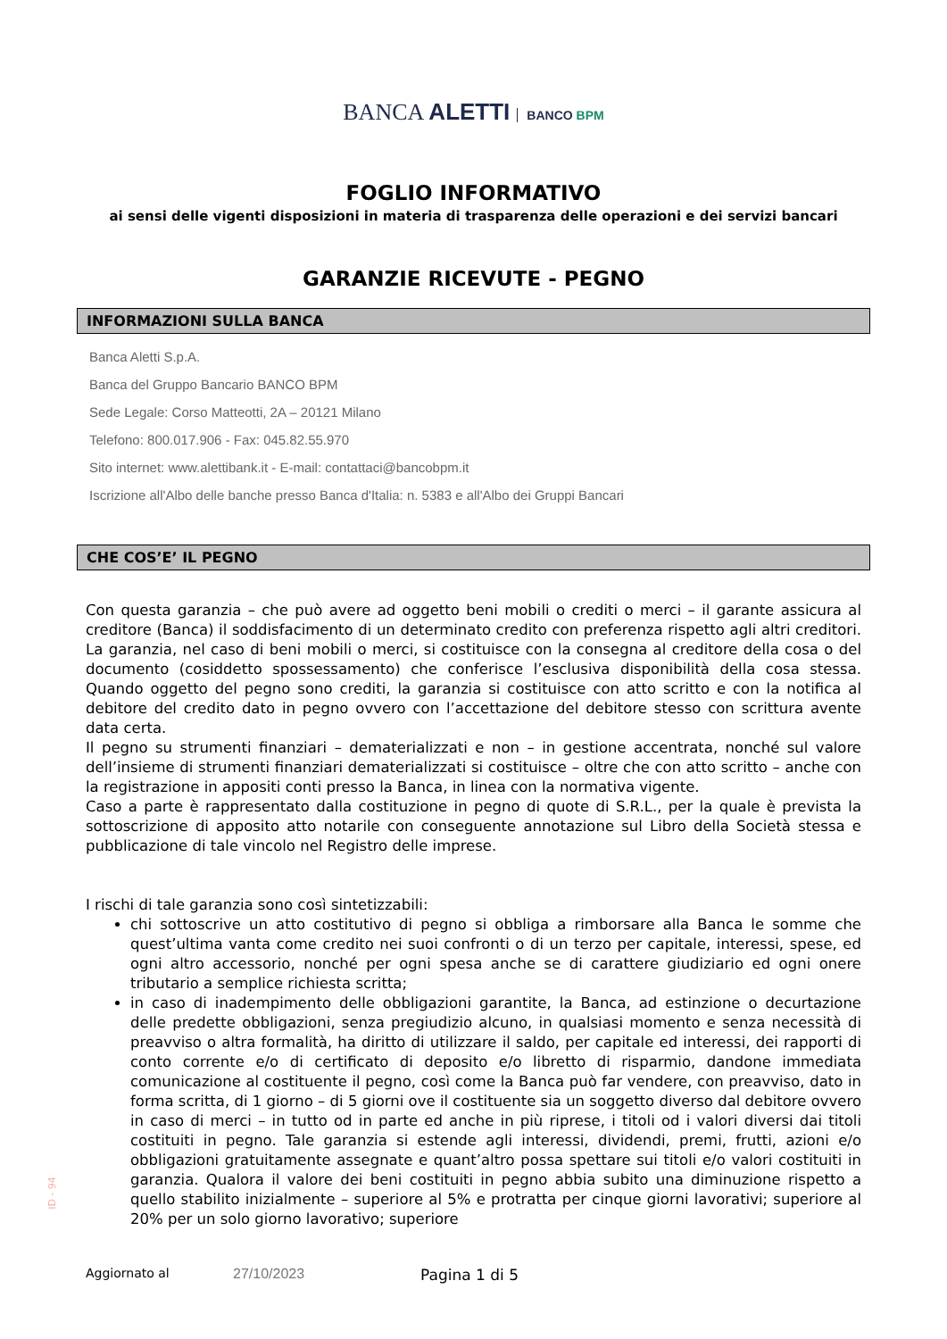BANCA ALETTI BANCO BPM
FOGLIO INFORMATIVO
ai sensi delle vigenti disposizioni in materia di trasparenza delle operazioni e dei servizi bancari
GARANZIE RICEVUTE - PEGNO
INFORMAZIONI SULLA BANCA
Banca Aletti S.p.A.
Banca del Gruppo Bancario BANCO BPM
Sede Legale: Corso Matteotti, 2A – 20121 Milano
Telefono: 800.017.906 - Fax: 045.82.55.970
Sito internet: www.alettibank.it - E-mail: contattaci@bancobpm.it
Iscrizione all'Albo delle banche presso Banca d'Italia: n. 5383 e all'Albo dei Gruppi Bancari
CHE COS’E’ IL PEGNO
Con questa garanzia – che può avere ad oggetto beni mobili o crediti o merci – il garante assicura al creditore (Banca) il soddisfacimento di un determinato credito con preferenza rispetto agli altri creditori. La garanzia, nel caso di beni mobili o merci, si costituisce con la consegna al creditore della cosa o del documento (cosiddetto spossessamento) che conferisce l’esclusiva disponibilità della cosa stessa. Quando oggetto del pegno sono crediti, la garanzia si costituisce con atto scritto e con la notifica al debitore del credito dato in pegno ovvero con l’accettazione del debitore stesso con scrittura avente data certa.
Il pegno su strumenti finanziari – dematerializzati e non – in gestione accentrata, nonché sul valore dell’insieme di strumenti finanziari dematerializzati si costituisce – oltre che con atto scritto – anche con la registrazione in appositi conti presso la Banca, in linea con la normativa vigente.
Caso a parte è rappresentato dalla costituzione in pegno di quote di S.R.L., per la quale è prevista la sottoscrizione di apposito atto notarile con conseguente annotazione sul Libro della Società stessa e pubblicazione di tale vincolo nel Registro delle imprese.
I rischi di tale garanzia sono così sintetizzabili:
chi sottoscrive un atto costitutivo di pegno si obbliga a rimborsare alla Banca le somme che quest’ultima vanta come credito nei suoi confronti o di un terzo per capitale, interessi, spese, ed ogni altro accessorio, nonché per ogni spesa anche se di carattere giudiziario ed ogni onere tributario a semplice richiesta scritta;
in caso di inadempimento delle obbligazioni garantite, la Banca, ad estinzione o decurtazione delle predette obbligazioni, senza pregiudizio alcuno, in qualsiasi momento e senza necessità di preavviso o altra formalità, ha diritto di utilizzare il saldo, per capitale ed interessi, dei rapporti di conto corrente e/o di certificato di deposito e/o libretto di risparmio, dandone immediata comunicazione al costituente il pegno, così come la Banca può far vendere, con preavviso, dato in forma scritta, di 1 giorno – di 5 giorni ove il costituente sia un soggetto diverso dal debitore ovvero in caso di merci – in tutto od in parte ed anche in più riprese, i titoli od i valori diversi dai titoli costituiti in pegno. Tale garanzia si estende agli interessi, dividendi, premi, frutti, azioni e/o obbligazioni gratuitamente assegnate e quant’altro possa spettare sui titoli e/o valori costituiti in garanzia. Qualora il valore dei beni costituiti in pegno abbia subito una diminuzione rispetto a quello stabilito inizialmente – superiore al 5% e protratta per cinque giorni lavorativi; superiore al 20% per un solo giorno lavorativo; superiore
ID - 94
Aggiornato al 27/10/2023 Pagina 1 di 5